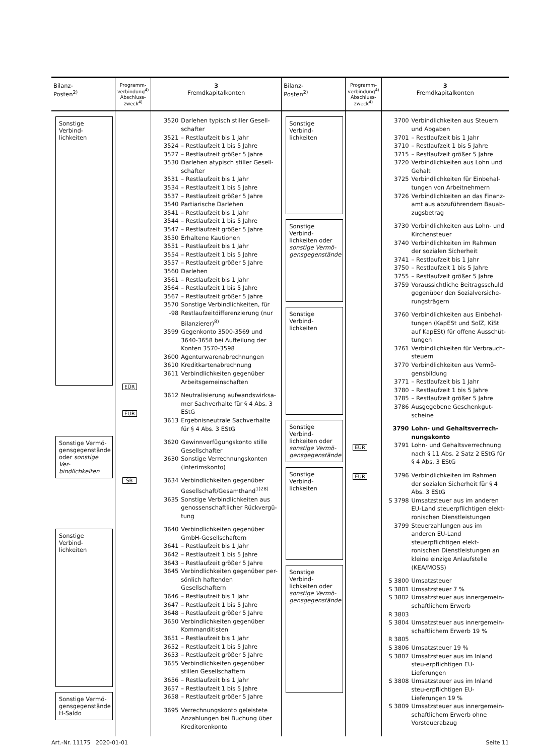| Bilanz- Posten<sup>2)</sup> | Programm- verbindung<sup>4)</sup> Abschluss- zweck<sup>4)</sup> | 3 Fremdkapitalkonten | Bilanz- Posten<sup>2)</sup> | Programm- verbindung<sup>4)</sup> Abschluss- zweck<sup>4)</sup> | 3 Fremdkapitalkonten |
| --- | --- | --- | --- | --- | --- |
| Sonstige Verbind-lichkeiten Sonstige Vermö-gensgegenstände oder sonstige Ver-bindlichkeiten Sonstige Verbind-lichkeiten Sonstige Vermö-gensgegenstände H-Saldo | EÜR EÜR SB | 3520 Darlehen typisch stiller Gesell-schafter 3521 – Restlaufzeit bis 1 Jahr 3524 – Restlaufzeit 1 bis 5 Jahre 3527 – Restlaufzeit größer 5 Jahre 3530 Darlehen atypisch stiller Gesell-schafter 3531 – Restlaufzeit bis 1 Jahr 3534 – Restlaufzeit 1 bis 5 Jahre 3537 – Restlaufzeit größer 5 Jahre 3540 Partiarische Darlehen 3541 – Restlaufzeit bis 1 Jahr 3544 – Restlaufzeit 1 bis 5 Jahre 3547 – Restlaufzeit größer 5 Jahre 3550 Erhaltene Kautionen 3551 – Restlaufzeit bis 1 Jahr 3554 – Restlaufzeit 1 bis 5 Jahre 3557 – Restlaufzeit größer 5 Jahre 3560 Darlehen 3561 – Restlaufzeit bis 1 Jahr 3564 – Restlaufzeit 1 bis 5 Jahre 3567 – Restlaufzeit größer 5 Jahre 3570 -98 Sonstige Verbindlichkeiten, für Restlaufzeitdifferenzierung (nur Bilanzierer)<sup>8)</sup> 3599 Gegenkonto 3500-3569 und 3640-3658 bei Aufteilung der Konten 3570-3598 3600 Agenturwarenabrechnungen 3610 Kreditkartenabrechnung 3611 Verbindlichkeiten gegenüber Arbeitsgemeinschaften 3612 Neutralisierung aufwandswirksa-mer Sachverhalte für § 4 Abs. 3 EStG 3613 Ergebnisneutrale Sachverhalte für § 4 Abs. 3 EStG 3620 Gewinnverfügungskonto stille Gesellschafter 3630 Sonstige Verrechnungskonten (Interimskonto) 3634 Verbindlichkeiten gegenüber Gesellschaft/Gesamthand<sup>1)28)</sup> 3635 Sonstige Verbindlichkeiten aus genossenschaftlicher Rückvergü-tung 3640 Verbindlichkeiten gegenüber GmbH-Gesellschaftern 3641 – Restlaufzeit bis 1 Jahr 3642 – Restlaufzeit 1 bis 5 Jahre 3643 – Restlaufzeit größer 5 Jahre 3645 Verbindlichkeiten gegenüber per-sönlich haftenden Gesellschaftern 3646 – Restlaufzeit bis 1 Jahr 3647 – Restlaufzeit 1 bis 5 Jahre 3648 – Restlaufzeit größer 5 Jahre 3650 Verbindlichkeiten gegenüber Kommanditisten 3651 – Restlaufzeit bis 1 Jahr 3652 – Restlaufzeit 1 bis 5 Jahre 3653 – Restlaufzeit größer 5 Jahre 3655 Verbindlichkeiten gegenüber stillen Gesellschaftern 3656 – Restlaufzeit bis 1 Jahr 3657 – Restlaufzeit 1 bis 5 Jahre 3658 – Restlaufzeit größer 5 Jahre 3695 Verrechnungskonto geleistete Anzahlungen bei Buchung über Kreditorenkonto | Sonstige Verbind-lichkeiten Sonstige Verbind-lichkeiten oder sonstige Vermö-gensgegenstände Sonstige Verbind-lichkeiten Sonstige Verbind-lichkeiten oder sonstige Vermö-gensgegenstände Sonstige Verbind-lichkeiten Sonstige Verbind-lichkeiten oder sonstige Vermö-gensgegenstände | EÜR EÜR | 3700 Verbindlichkeiten aus Steuern und Abgaben 3701 – Restlaufzeit bis 1 Jahr 3710 – Restlaufzeit 1 bis 5 Jahre 3715 – Restlaufzeit größer 5 Jahre 3720 Verbindlichkeiten aus Lohn und Gehalt 3725 Verbindlichkeiten für Einbehal-tungen von Arbeitnehmern 3726 Verbindlichkeiten an das Finanz-amt aus abzuführendem Bauab-zugsbetrag 3730 Verbindlichkeiten aus Lohn- und Kirchensteuer 3740 Verbindlichkeiten im Rahmen der sozialen Sicherheit 3741 – Restlaufzeit bis 1 Jahr 3750 – Restlaufzeit 1 bis 5 Jahre 3755 – Restlaufzeit größer 5 Jahre 3759 Voraussichtliche Beitragsschuld gegenüber den Sozialversiche-rungsträgern 3760 Verbindlichkeiten aus Einbehal-tungen (KapESt und SolZ, KiSt auf KapESt) für offene Ausschüt-tungen 3761 Verbindlichkeiten für Verbrauch-steuern 3770 Verbindlichkeiten aus Vermö-gensbildung 3771 – Restlaufzeit bis 1 Jahr 3780 – Restlaufzeit 1 bis 5 Jahre 3785 – Restlaufzeit größer 5 Jahre 3786 Ausgegebene Geschenkgut-scheine 3790 Lohn- und Gehaltsverrech-nungskonto 3791 Lohn- und Gehaltsverrechnung nach § 11 Abs. 2 Satz 2 EStG für § 4 Abs. 3 EStG 3796 Verbindlichkeiten im Rahmen der sozialen Sicherheit für § 4 Abs. 3 EStG S 3798 Umsatzsteuer aus im anderen EU-Land steuerpflichtigen elekt-ronischen Dienstleistungen 3799 Steuerzahlungen aus im anderen EU-Land steuerpflichtigen elekt-ronischen Dienstleistungen an kleine einzige Anlaufstelle (KEA/MOSS) S 3800 Umsatzsteuer S 3801 Umsatzsteuer 7 % S 3802 Umsatzsteuer aus innergemein-schaftlichem Erwerb R 3803 S 3804 Umsatzsteuer aus innergemein-schaftlichem Erwerb 19 % R 3805 S 3806 Umsatzsteuer 19 % S 3807 Umsatzsteuer aus im Inland steu-erpflichtigen EU-Lieferungen S 3808 Umsatzsteuer aus im Inland steu-erpflichtigen EU-Lieferungen 19 % S 3809 Umsatzsteuer aus innergemein-schaftlichem Erwerb ohne Vorsteuerabzug |
Art.-Nr. 11175 2020-01-01 Seite 11